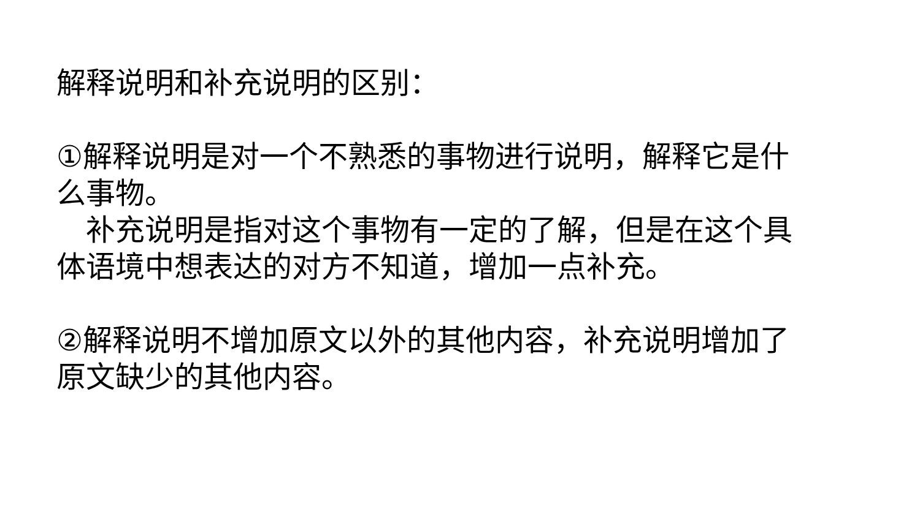解释说明和补充说明的区别：
①解释说明是对一个不熟悉的事物进行说明，解释它是什么事物。
　补充说明是指对这个事物有一定的了解，但是在这个具体语境中想表达的对方不知道，增加一点补充。
②解释说明不增加原文以外的其他内容，补充说明增加了原文缺少的其他内容。